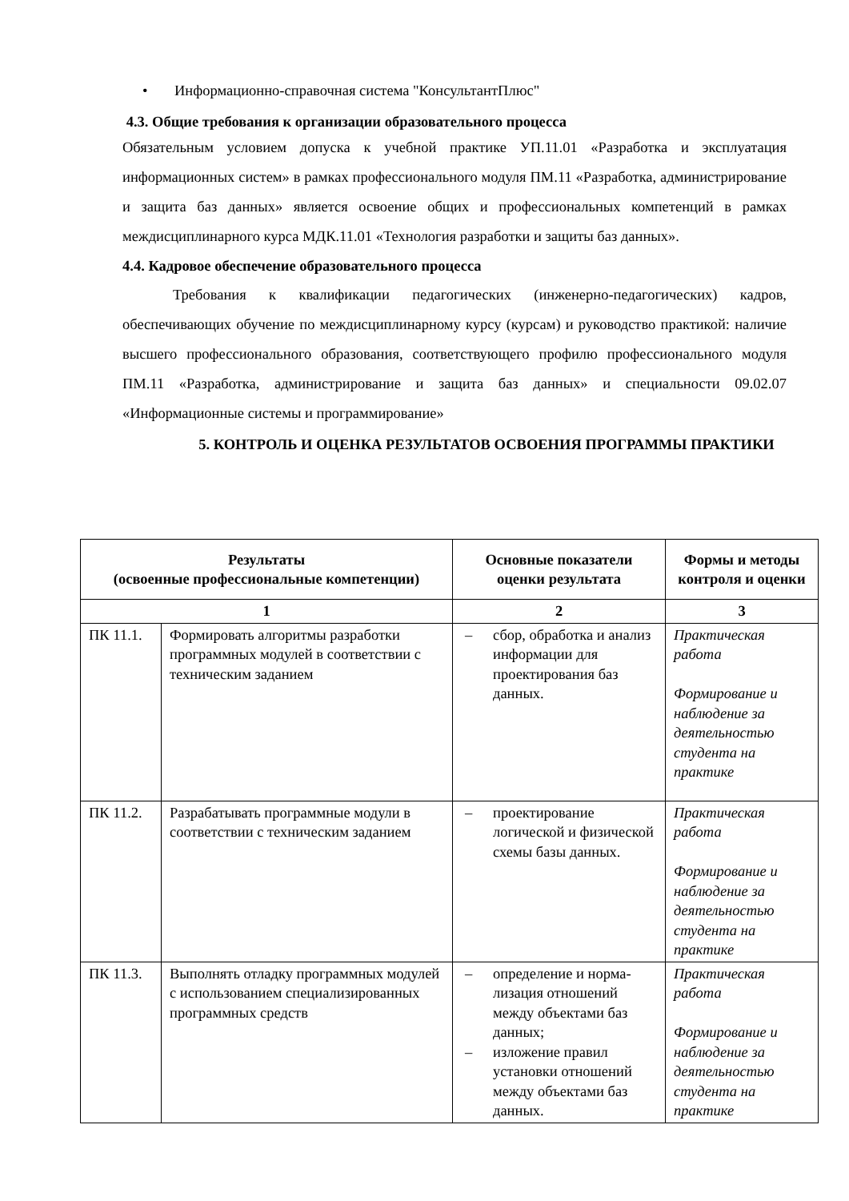• Информационно-справочная система "КонсультантПлюс"
4.3. Общие требования к организации образовательного процесса
Обязательным условием допуска к учебной практике УП.11.01 «Разработка и эксплуатация информационных систем» в рамках профессионального модуля ПМ.11 «Разработка, администрирование и защита баз данных» является освоение общих и профессиональных компетенций в рамках междисциплинарного курса МДК.11.01 «Технология разработки и защиты баз данных».
4.4. Кадровое обеспечение образовательного процесса
Требования к квалификации педагогических (инженерно-педагогических) кадров, обеспечивающих обучение по междисциплинарному курсу (курсам) и руководство практикой: наличие высшего профессионального образования, соответствующего профилю профессионального модуля ПМ.11 «Разработка, администрирование и защита баз данных» и специальности 09.02.07 «Информационные системы и программирование»
5. КОНТРОЛЬ И ОЦЕНКА РЕЗУЛЬТАТОВ ОСВОЕНИЯ ПРОГРАММЫ ПРАКТИКИ
| Результаты (освоенные профессиональные компетенции) | | Основные показатели оценки результата | Формы и методы контроля и оценки |
| --- | --- | --- | --- |
| 1 | | 2 | 3 |
| ПК 11.1. | Формировать алгоритмы разработки программных модулей в соответствии с техническим заданием | – сбор, обработка и анализ информации для проектирования баз данных. | Практическая работа Формирование и наблюдение за деятельностью студента на практике |
| ПК 11.2. | Разрабатывать программные модули в соответствии с техническим заданием | – проектирование логической и физической схемы базы данных. | Практическая работа Формирование и наблюдение за деятельностью студента на практике |
| ПК 11.3. | Выполнять отладку программных модулей с использованием специализированных программных средств | – определение и норма-лизация отношений между объектами баз данных; – изложение правил установки отношений между объектами баз данных. | Практическая работа Формирование и наблюдение за деятельностью студента на практике |